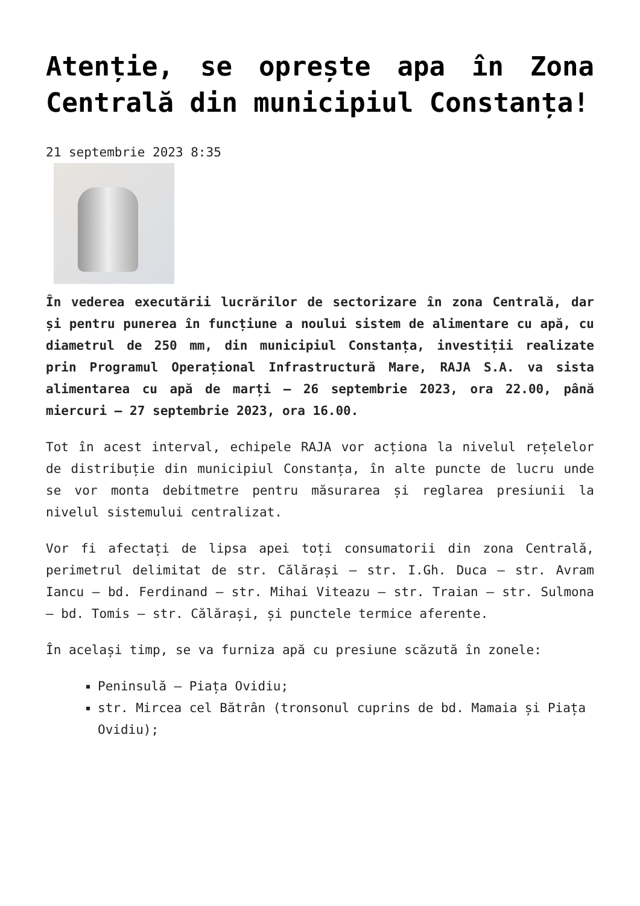Atenție, se oprește apa în Zona Centrală din municipiul Constanța!
21 septembrie 2023 8:35
În vederea executării lucrărilor de sectorizare în zona Centrală, dar și pentru punerea în funcțiune a noului sistem de alimentare cu apă, cu diametrul de 250 mm, din municipiul Constanța, investiții realizate prin Programul Operațional Infrastructură Mare, RAJA S.A. va sista alimentarea cu apă de marți – 26 septembrie 2023, ora 22.00, până miercuri – 27 septembrie 2023, ora 16.00.
Tot în acest interval, echipele RAJA vor acționa la nivelul rețelelor de distribuție din municipiul Constanța, în alte puncte de lucru unde se vor monta debitmetre pentru măsurarea și reglarea presiunii la nivelul sistemului centralizat.
Vor fi afectați de lipsa apei toți consumatorii din zona Centrală, perimetrul delimitat de str. Călărași – str. I.Gh. Duca – str. Avram Iancu – bd. Ferdinand – str. Mihai Viteazu – str. Traian – str. Sulmona – bd. Tomis – str. Călărași, și punctele termice aferente.
În același timp, se va furniza apă cu presiune scăzută în zonele:
Peninsulă – Piața Ovidiu;
str. Mircea cel Bătrân (tronsonul cuprins de bd. Mamaia și Piața Ovidiu);